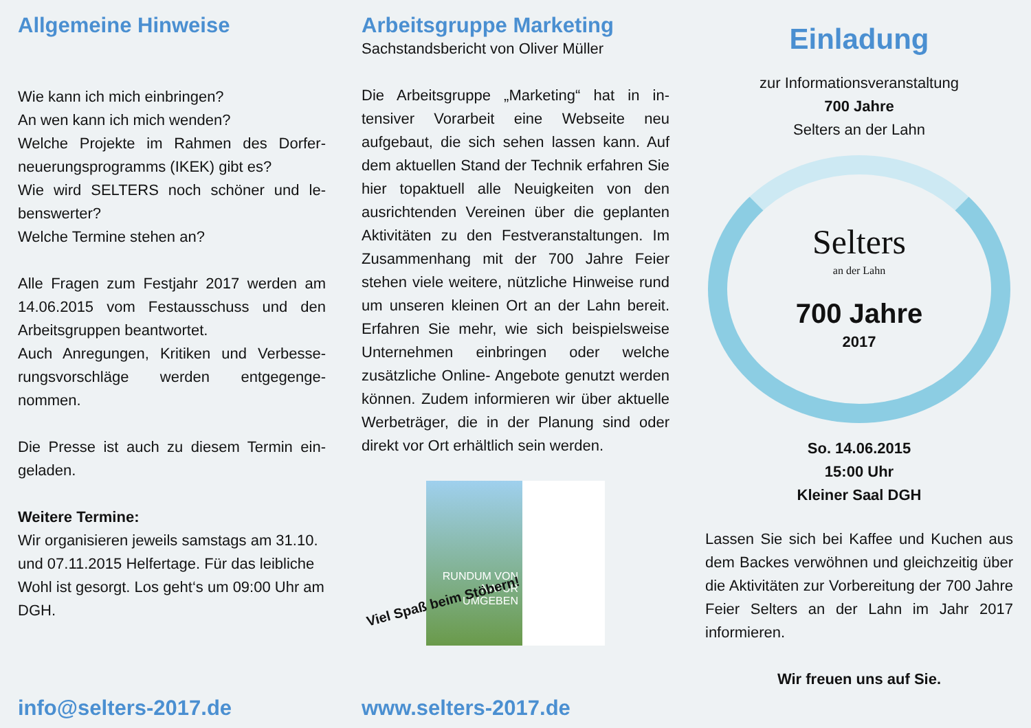Allgemeine Hinweise
Wie kann ich mich einbringen?
An wen kann ich mich wenden?
Welche Projekte im Rahmen des Dorfer­neuerungsprogramms (IKEK) gibt es?
Wie wird SELTERS noch schöner und le­benswerter?
Welche Termine stehen an?
Alle Fragen zum Festjahr 2017 werden am 14.06.2015 vom Festausschuss und den Arbeitsgruppen beantwortet.
Auch Anregungen, Kritiken und Verbesse­rungsvorschläge werden entgegenge­nommen.
Die Presse ist auch zu diesem Termin ein­geladen.
Weitere Termine:
Wir organisieren jeweils samstags am 31.10. und 07.11.2015 Helfertage. Für das leibliche Wohl ist gesorgt. Los geht‘s um 09:00 Uhr am DGH.
info@selters-2017.de
Arbeitsgruppe Marketing
Sachstandsbericht von Oliver Müller
Die Arbeitsgruppe „Marketing“ hat in in­tensiver Vorarbeit eine Webseite neu aufgebaut, die sich sehen lassen kann. Auf dem aktuellen Stand der Technik er­fahren Sie hier topaktuell alle Neuigkei­ten von den ausrichtenden Vereinen über die geplanten Aktivitäten zu den Festveranstaltungen. Im Zusammenhang mit der 700 Jahre Feier stehen viele wei­tere, nützliche Hinweise rund um unse­ren kleinen Ort an der Lahn bereit. Er­fahren Sie mehr, wie sich beispielsweise Unternehmen einbringen oder welche zusätzliche Online- Angebote genutzt werden können. Zudem informieren wir über aktuelle Werbeträger, die in der Planung sind oder direkt vor Ort erhält­lich sein werden.
RUNDUM VON NATUR UMGEBEN
Viel Spaß beim Stöbern!
www.selters-2017.de
Einladung
zur Informationsveranstaltung
700 Jahre
Selters an der Lahn
Selters
an der Lahn
700 Jahre
2017
So. 14.06.2015
15:00 Uhr
Kleiner Saal DGH
Lassen Sie sich bei Kaffee und Kuchen aus dem Backes verwöhnen und gleichzeitig über die Aktivitäten zur Vorbereitung der 700 Jahre Feier Selters an der Lahn im Jahr 2017 informieren.
Wir freuen uns auf Sie.